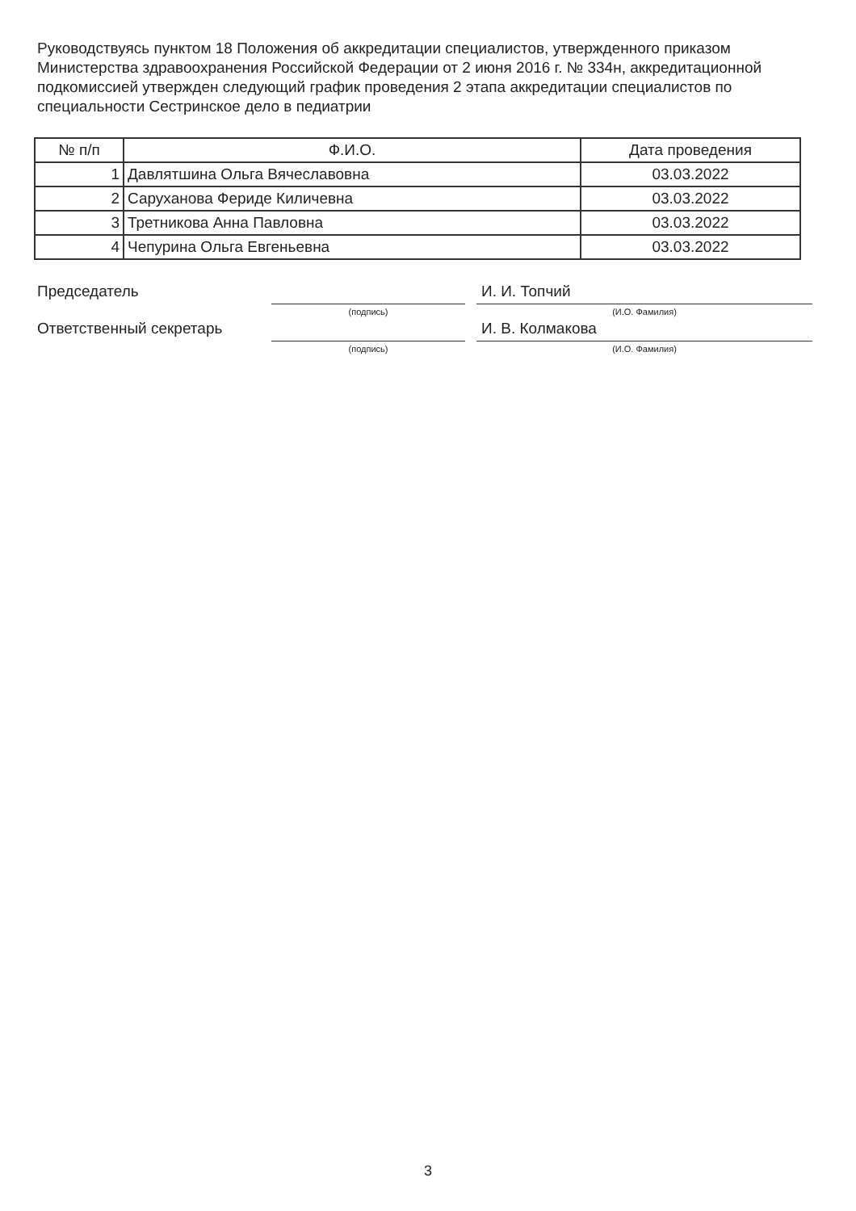Руководствуясь пунктом 18 Положения об аккредитации специалистов, утвержденного приказом Министерства здравоохранения Российской Федерации от 2 июня 2016 г. № 334н, аккредитационной подкомиссией утвержден следующий график проведения 2 этапа аккредитации специалистов по специальности Сестринское дело в педиатрии
| № п/п | Ф.И.О. | Дата проведения |
| --- | --- | --- |
| 1 | Давлятшина Ольга Вячеславовна | 03.03.2022 |
| 2 | Саруханова Феридe Киличевна | 03.03.2022 |
| 3 | Третникова Анна Павловна | 03.03.2022 |
| 4 | Чепурина Ольга Евгеньевна | 03.03.2022 |
Председатель
(подпись)
И. И. Топчий
(И.О. Фамилия)
Ответственный секретарь
(подпись)
И. В. Колмакова
(И.О. Фамилия)
3